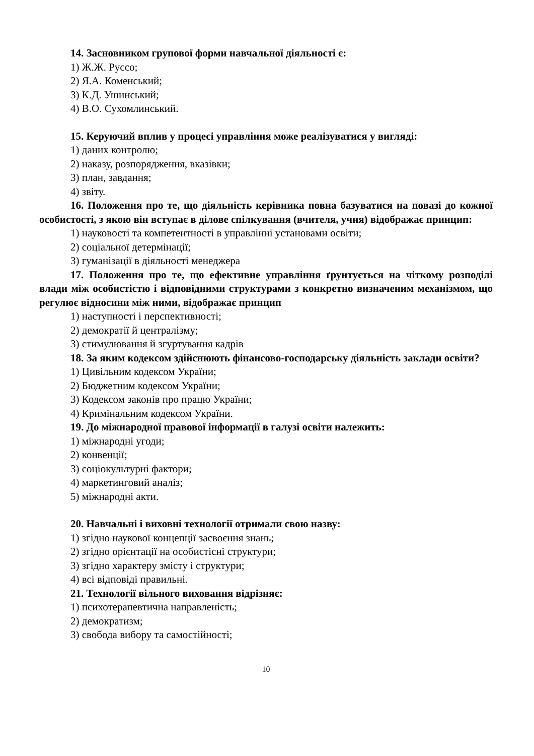14. Засновником групової форми навчальної діяльності є:
1) Ж.Ж. Руссо;
2) Я.А. Коменський;
3) К.Д. Ушинський;
4) В.О. Сухомлинський.
15. Керуючий вплив у процесі управління може реалізуватися у вигляді:
1) даних контролю;
2) наказу, розпорядження, вказівки;
3) план, завдання;
4) звіту.
16. Положення про те, що діяльність керівника повна базуватися на повазі до кожної особистості, з якою він вступає в ділове спілкування (вчителя, учня) відображає принцип:
1) науковості та компетентності в управлінні установами освіти;
2) соціальної детермінації;
3) гуманізації в діяльності менеджера
17. Положення про те, що ефективне управління ґрунтується на чіткому розподілі влади між особистістю і відповідними структурами з конкретно визначеним механізмом, що регулює відносини між ними, відображає принцип
1) наступності і перспективності;
2) демократії й централізму;
3) стимулювання й згуртування кадрів
18. За яким кодексом здійснюють фінансово-господарську діяльність заклади освіти?
1) Цивільним кодексом України;
2) Бюджетним кодексом України;
3) Кодексом законів про працю України;
4) Кримінальним кодексом України.
19. До міжнародної правової інформації в галузі освіти належить:
1) міжнародні угоди;
2) конвенції;
3) соціокультурні фактори;
4) маркетинговий аналіз;
5) міжнародні акти.
20. Навчальні і виховні технології отримали свою назву:
1) згідно наукової концепції засвоєння знань;
2) згідно орієнтації на особистісні структури;
3) згідно характеру змісту і структури;
4) всі відповіді правильні.
21. Технології вільного виховання відрізняє:
1) психотерапевтична направленість;
2) демократизм;
3) свобода вибору та самостійності;
10